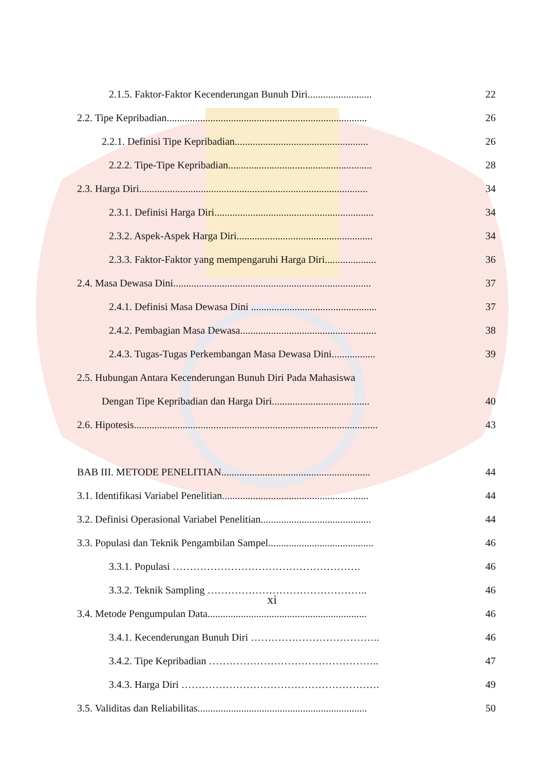2.1.5. Faktor-Faktor Kecenderungan Bunuh Diri......................... 22
2.2. Tipe Kepribadian.............................................................................. 26
2.2.1. Definisi Tipe Kepribadian.................................................... 26
2.2.2. Tipe-Tipe Kepribadian........................................................ 28
2.3. Harga Diri......................................................................................... 34
2.3.1. Definisi Harga Diri.............................................................. 34
2.3.2. Aspek-Aspek Harga Diri..................................................... 34
2.3.3. Faktor-Faktor yang mempengaruhi Harga Diri.................... 36
2.4. Masa Dewasa Dini............................................................................. 37
2.4.1. Definisi Masa Dewasa Dini ................................................. 37
2.4.2. Pembagian Masa Dewasa..................................................... 38
2.4.3. Tugas-Tugas Perkembangan Masa Dewasa Dini................. 39
2.5. Hubungan Antara Kecenderungan Bunuh Diri Pada Mahasiswa
Dengan Tipe Kepribadian dan Harga Diri...................................... 40
2.6. Hipotesis............................................................................................... 43
BAB III. METODE PENELITIAN.......................................................... 44
3.1. Identifikasi Variabel Penelitian......................................................... 44
3.2. Definisi Operasional Variabel Penelitian........................................... 44
3.3. Populasi dan Teknik Pengambilan Sampel......................................... 46
3.3.1. Populasi ………………………………………………. 46
3.3.2. Teknik Sampling ……………………………………….. 46
3.4. Metode Pengumpulan Data.............................................................. 46
3.4.1. Kecenderungan Bunuh Diri ……………………………….. 46
3.4.2. Tipe Kepribadian ………………………………………….. 47
3.4.3. Harga Diri …………………………………………………. 49
3.5. Validitas dan Reliabilitas.................................................................. 50
xi